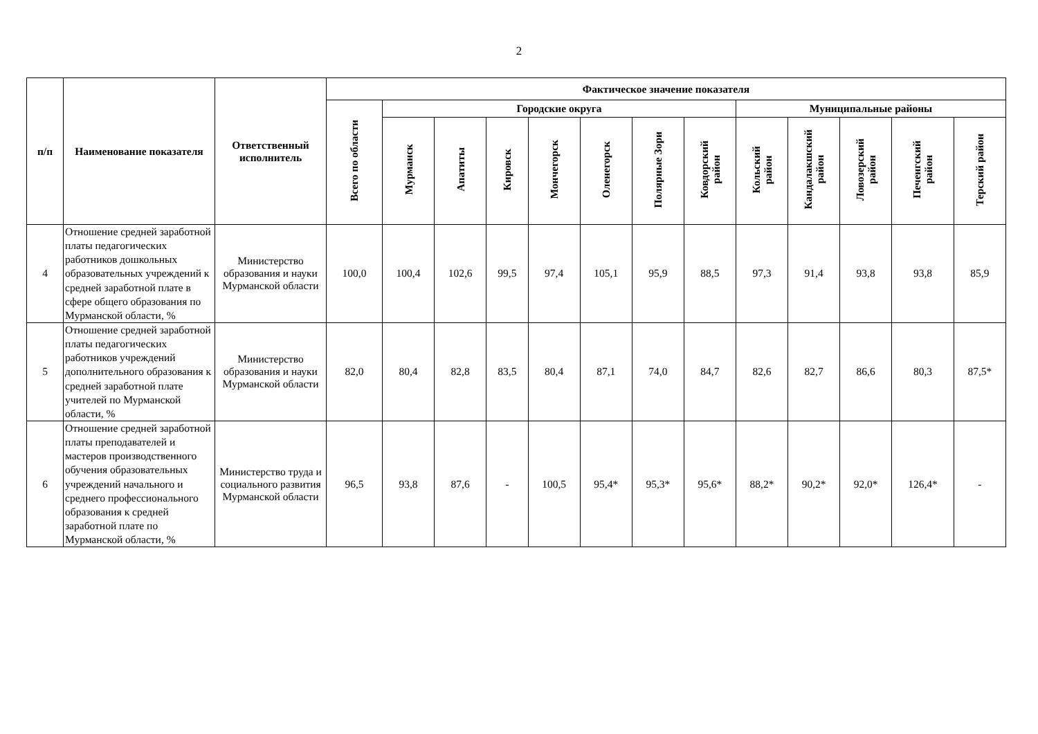2
| п/п | Наименование показателя | Ответственный исполнитель | Фактическое значение показателя | | | | | | | | | | | | |
| --- | --- | --- | --- | --- | --- | --- | --- | --- | --- | --- | --- | --- | --- | --- | --- |
| | | | Всего по области | Городские округа | | | | | | | Муниципальные районы | | | | |
| | | | | Мурманск | Апатиты | Кировск | Мончегорск | Оленегорск | Полярные Зори | Ковдорский район | Кольский район | Кандалакшский район | Ловозерский район | Печенгский район | Терский район |
| 4 | Отношение средней заработной платы педагогических работников дошкольных образовательных учреждений к средней заработной плате в сфере общего образования по Мурманской области, % | Министерство образования и науки Мурманской области | 100,0 | 100,4 | 102,6 | 99,5 | 97,4 | 105,1 | 95,9 | 88,5 | 97,3 | 91,4 | 93,8 | 93,8 | 85,9 |
| 5 | Отношение средней заработной платы педагогических работников учреждений дополнительного образования к средней заработной плате учителей по Мурманской области, % | Министерство образования и науки Мурманской области | 82,0 | 80,4 | 82,8 | 83,5 | 80,4 | 87,1 | 74,0 | 84,7 | 82,6 | 82,7 | 86,6 | 80,3 | 87,5* |
| 6 | Отношение средней заработной платы преподавателей и мастеров производственного обучения образовательных учреждений начального и среднего профессионального образования к средней заработной плате по Мурманской области, % | Министерство труда и социального развития Мурманской области | 96,5 | 93,8 | 87,6 | - | 100,5 | 95,4* | 95,3* | 95,6* | 88,2* | 90,2* | 92,0* | 126,4* | - |